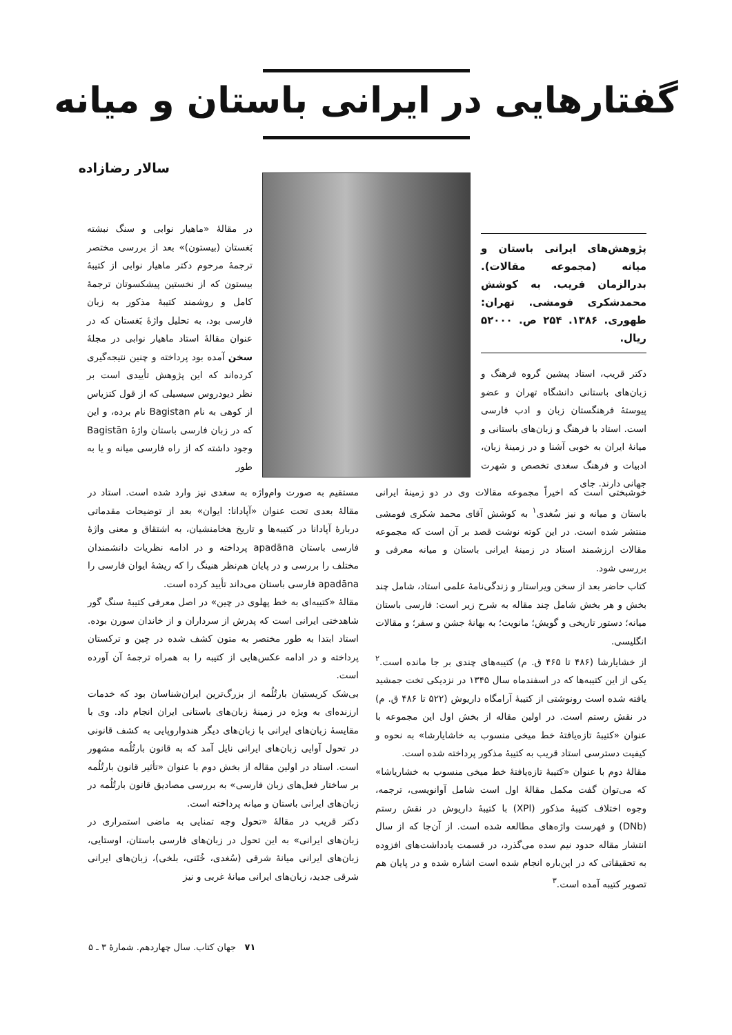گفتارهایی در ایرانی باستان و میانه
سالار رضازاده
پژوهش‌های ایرانی باستان و میانه (مجموعه مقالات). بدرالزمان قریب. به کوشش محمدشکری فومشی. تهران: طهوری. ۱۳۸۶. ۲۵۴ ص. ۵۲۰۰۰ ریال.
دکتر قریب، استاد پیشین گروه فرهنگ و زبان‌های باستانی دانشگاه تهران و عضو پیوستهٔ فرهنگستان زبان و ادب فارسی است. استاد با فرهنگ و زبان‌های باستانی و میانهٔ ایران به خوبی آشنا و در زمینهٔ زبان، ادبیات و فرهنگ سغدی تخصص و شهرت جهانی دارند. جای
در مقالهٔ «ماهیار نوابی و سنگ نبشته بَغستان (بیستون)» بعد از بررسی مختصر ترجمهٔ مرحوم دکتر ماهیار نوابی از کتیبهٔ بیستون که از نخستین پیشکسوتان ترجمهٔ کامل و روشمند کتیبهٔ مذکور به زبان فارسی بود، به تحلیل واژهٔ بَغستان که در عنوان مقالهٔ استاد ماهیار نوابی در مجلهٔ سخن آمده بود پرداخته و چنین نتیجه‌گیری کرده‌اند که این پژوهش تأییدی است بر نظر دیودروس سیسیلی که از قول کتزیاس از کوهی به نام Bagistan نام برده، و این که در زبان فارسی باستان واژهٔ Bagistān وجود داشته که از راه فارسی میانه و یا به طور
خوشبختی است که اخیراً مجموعه مقالات وی در دو زمینهٔ ایرانی باستان و میانه و نیز سُغدی<sup>۱</sup> به کوشش آقای محمد شکری فومشی منتشر شده است. در این کوته نوشت قصد بر آن است که مجموعه مقالات ارزشمند استاد در زمینهٔ ایرانی باستان و میانه معرفی و بررسی شود.
کتاب حاضر بعد از سخن ویراستار و زندگی‌نامهٔ علمی استاد، شامل چند بخش و هر بخش شامل چند مقاله به شرح زیر است: فارسی باستان میانه؛ دستور تاریخی و گویش؛ مانویت؛ به بهانهٔ جشن و سفر؛ و مقالات انگلیسی.
از خشایارشا (۴۸۶ تا ۴۶۵ ق. م) کتیبه‌های چندی بر جا مانده است.<sup>۲</sup> یکی از این کتیبه‌ها که در اسفندماه سال ۱۳۴۵ در نزدیکی تخت جمشید یافته شده است رونوشتی از کتیبهٔ آرامگاه داریوش (۵۲۲ تا ۴۸۶ ق. م) در نقش رستم است. در اولین مقاله از بخش اول این مجموعه با عنوان «کتیبهٔ تازه‌یافتهٔ خط میخی منسوب به خاشایارشا» به نحوه و کیفیت دسترسی استاد قریب به کتیبهٔ مذکور پرداخته شده است.
مقالهٔ دوم با عنوان «کتیبهٔ تازه‌یافتهٔ خط میخی منسوب به خشاریاشا» که می‌توان گفت مکمل مقالهٔ اول است شامل آوانویسی، ترجمه، وجوه اختلاف کتیبهٔ مذکور (XPl) با کتیبهٔ داریوش در نقش رستم (DNb) و فهرست واژه‌های مطالعه شده است. از آن‌جا که از سال انتشار مقاله حدود نیم سده می‌گذرد، در قسمت یادداشت‌های افزوده به تحقیقاتی که در این‌باره انجام شده است اشاره شده و در پایان هم تصویر کتیبه آمده است.<sup>۳</sup>
مستقیم به صورت وام‌واژه به سغدی نیز وارد شده است. استاد در مقالهٔ بعدی تحت عنوان «آپادانا: ایوان» بعد از توضیحات مقدماتی دربارهٔ آپادانا در کتیبه‌ها و تاریخ هخامنشیان، به اشتقاق و معنی واژهٔ فارسی باستان apadāna پرداخته و در ادامه نظریات دانشمندان مختلف را بررسی و در پایان هم‌نظر هنینگ را که ریشهٔ ایوان فارسی را apadāna فارسی باستان می‌داند تأیید کرده است.
مقالهٔ «کتیبه‌ای به خط پهلوی در چین» در اصل معرفی کتیبهٔ سنگ گور شاهدختی ایرانی است که پدرش از سرداران و از خاندان سورن بوده. استاد ابتدا به طور مختصر به متون کشف شده در چین و ترکستان پرداخته و در ادامه عکس‌هایی از کتیبه را به همراه ترجمهٔ آن آورده است.
بی‌شک کریستیان بارتُلُمه از بزرگ‌ترین ایران‌شناسان بود که خدمات ارزنده‌ای به ویژه در زمینهٔ زبان‌های باستانی ایران انجام داد. وی با مقایسهٔ زبان‌های ایرانی با زبان‌های دیگر هندواروپایی به کشف قانونی در تحول آوایی زبان‌های ایرانی نایل آمد که به قانون بارتُلُمه مشهور است. استاد در اولین مقاله از بخش دوم با عنوان «تأثیر قانون بارتُلُمه بر ساختار فعل‌های زبان فارسی» به بررسی مصادیق قانون بارتُلُمه در زبان‌های ایرانی باستان و میانه پرداخته است.
دکتر قریب در مقالهٔ «تحول وجه تمنایی به ماضی استمراری در زبان‌های ایرانی» به این تحول در زبان‌های فارسی باستان، اوستایی، زبان‌های ایرانی میانهٔ شرقی (سُغدی، خُتَنی، بلخی)، زبان‌های ایرانی شرقی جدید، زبان‌های ایرانی میانهٔ غربی و نیز
۷۱ جهان کتاب. سال چهاردهم. شمارهٔ ۳ ـ ۵